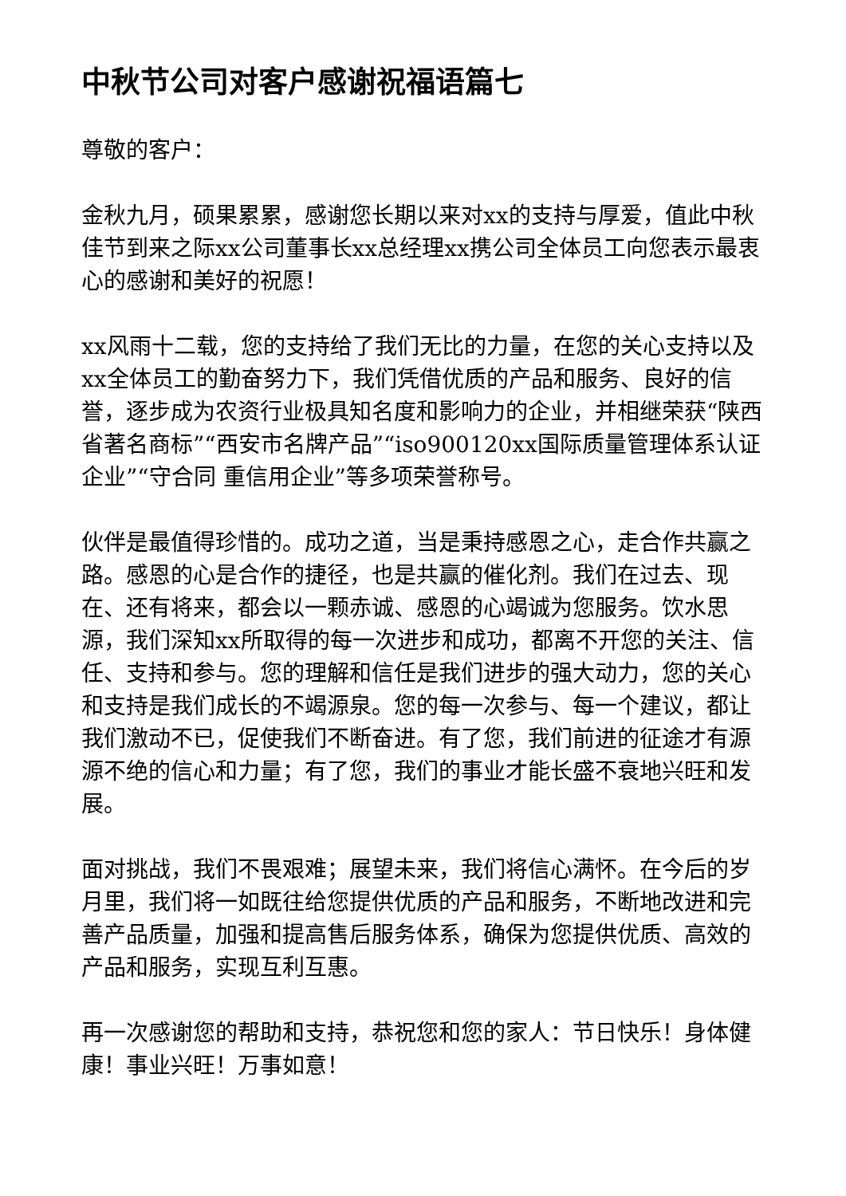中秋节公司对客户感谢祝福语篇七
尊敬的客户：
金秋九月，硕果累累，感谢您长期以来对xx的支持与厚爱，值此中秋佳节到来之际xx公司董事长xx总经理xx携公司全体员工向您表示最衷心的感谢和美好的祝愿！
xx风雨十二载，您的支持给了我们无比的力量，在您的关心支持以及xx全体员工的勤奋努力下，我们凭借优质的产品和服务、良好的信誉，逐步成为农资行业极具知名度和影响力的企业，并相继荣获“陕西省著名商标”“西安市名牌产品”“iso900120xx国际质量管理体系认证企业”“守合同 重信用企业”等多项荣誉称号。
伙伴是最值得珍惜的。成功之道，当是秉持感恩之心，走合作共赢之路。感恩的心是合作的捷径，也是共赢的催化剂。我们在过去、现在、还有将来，都会以一颗赤诚、感恩的心竭诚为您服务。饮水思源，我们深知xx所取得的每一次进步和成功，都离不开您的关注、信任、支持和参与。您的理解和信任是我们进步的强大动力，您的关心和支持是我们成长的不竭源泉。您的每一次参与、每一个建议，都让我们激动不已，促使我们不断奋进。有了您，我们前进的征途才有源源不绝的信心和力量；有了您，我们的事业才能长盛不衰地兴旺和发展。
面对挑战，我们不畏艰难；展望未来，我们将信心满怀。在今后的岁月里，我们将一如既往给您提供优质的产品和服务，不断地改进和完善产品质量，加强和提高售后服务体系，确保为您提供优质、高效的产品和服务，实现互利互惠。
再一次感谢您的帮助和支持，恭祝您和您的家人：节日快乐！身体健康！事业兴旺！万事如意！